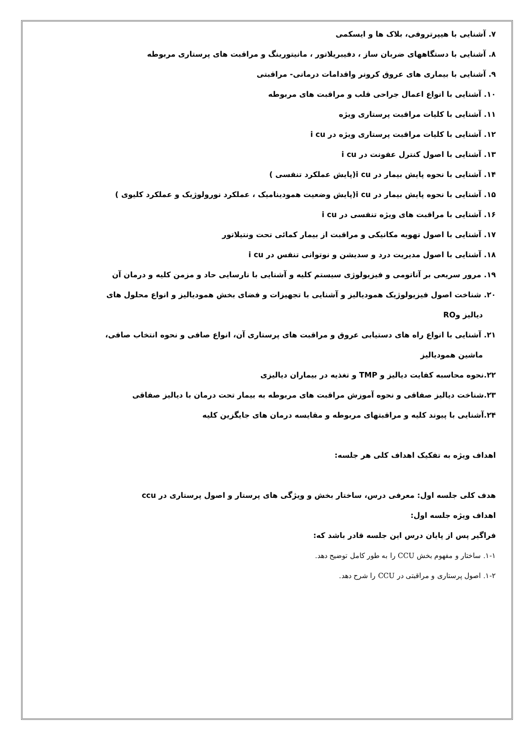۷. آشنایی با هیپرتروفی، بلاک ها و ایسکمی
۸. آشنایی با دستگاههای ضربان ساز ، دفیبریلاتور ، مانیتورینگ و مراقبت های پرستاری مربوطه
۹. آشنایی با بیماری های عروق کرونر واقدامات درمانی- مراقبتی
۱۰. آشنایی با انواع اعمال جراحی قلب و مراقبت های مربوطه
۱۱. آشنایی با کلیات مراقبت پرستاری ویژه
۱۲. آشنایی با کلیات مراقبت پرستاری ویژه در i cu
۱۳. آشنایی با اصول کنترل عفونت در i cu
۱۴. آشنایی با نحوه پایش بیمار در i cu(پایش عملکرد تنفسی )
۱۵. آشنایی با نحوه پایش بیمار در i cu(پایش وضعیت همودینامیک ، عملکرد نورولوژیک و عملکرد کلیوی )
۱۶. آشنایی با مراقبت های ویژه تنفسی در i cu
۱۷. آشنایی با اصول تهویه مکانیکی و مراقبت از بیمار کمائی تحت ونتیلاتور
۱۸. آشنایی با اصول مدیریت درد و سدیشن و نوتوانی تنفس در i cu
۱۹. مرور سریعی بر آناتومی و فیزیولوژی سیستم کلیه و آشنایی با نارسایی حاد و مزمن کلیه و درمان آن
۲۰. شناخت اصول فیزیولوژیک همودیالیز و آشنایی با تجهیزات و فضای بخش همودیالیز و انواع محلول های
دیالیز وRO
۲۱. آشنایی با انواع راه های دستیابی عروق و مراقبت های پرستاری آن، انواع صافی و نحوه انتخاب صافی،
ماشین همودیالیز
۲۲.نحوه محاسبه کفایت دیالیز و TMP و تغذیه در بیماران دیالیزی
۲۳.شناخت دیالیز صفاقی و نحوه آموزش مراقبت های مربوطه به بیمار تحت درمان با دیالیز صفاقی
۲۴.آشنایی با پیوند کلیه و مراقبتهای مربوطه و مقایسه درمان های جایگزین کلیه
اهداف ویژه به تفکیک اهداف کلی هر جلسه:
هدف کلی جلسه اول: معرفی درس، ساختار بخش و ویژگی های پرستار و اصول پرستاری در ccu
اهداف ویژه جلسه اول:
فراگیر پس از پایان درس این جلسه قادر باشد که:
۱-۱. ساختار و مفهوم بخش CCU را به طور کامل توضیح دهد.
۱-۲. اصول پرستاری و مراقبتی در CCU را شرح دهد.